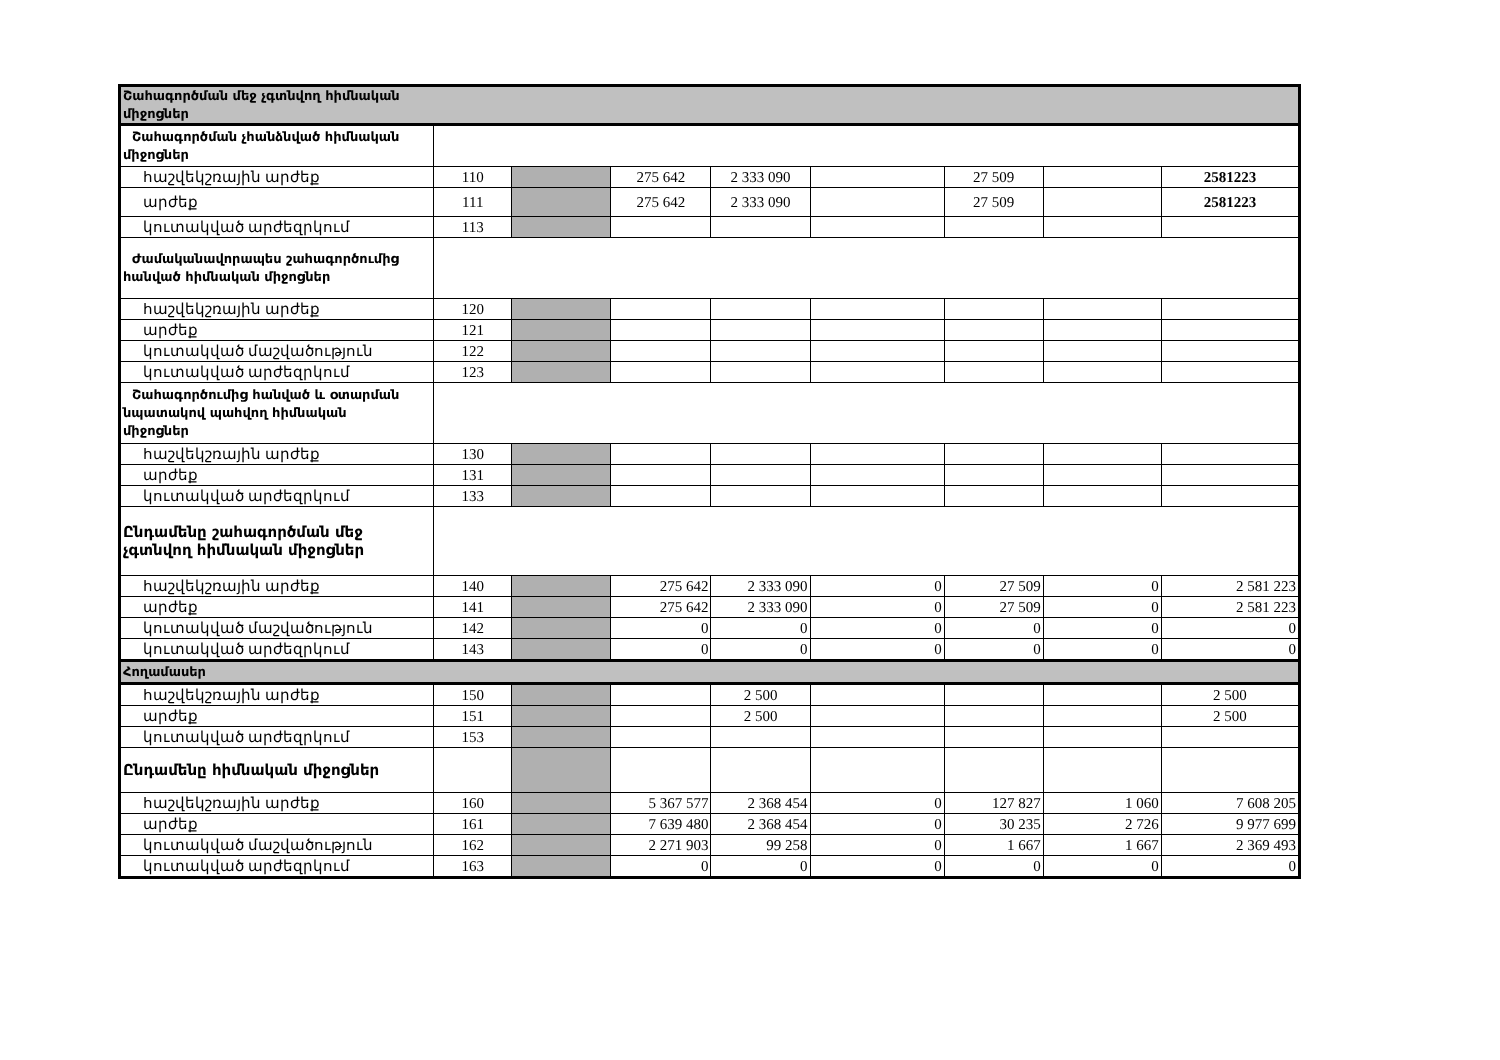| Շահագործման մեջ չգտնվող հիմնական միջոցներ | | | | | | | | |
| Շահագործման չհանձնված հիմնական միջոցներ | | | | | | | | |
| հաշվեկշռային արժեք | 110 | | 275 642 | 2 333 090 | | 27 509 | | 2581223 |
| արժեք | 111 | | 275 642 | 2 333 090 | | 27 509 | | 2581223 |
| կուտակված արժեզրկում | 113 | | | | | | | |
| Ժամականավորապես շահագործումից հանված հիմնական միջոցներ | | | | | | | | |
| հաշվեկշռային արժեք | 120 | | | | | | | |
| արժեք | 121 | | | | | | | |
| կուտակված մաշվածություն | 122 | | | | | | | |
| կուտակված արժեզրկում | 123 | | | | | | | |
| Շահագործումից հանված և օտարման նպատակով պահվող հիմնական միջոցներ | | | | | | | | |
| հաշվեկշռային արժեք | 130 | | | | | | | |
| արժեք | 131 | | | | | | | |
| կուտակված արժեզրկում | 133 | | | | | | | |
| Ընդամենը շահագործման մեջ չգտնվող հիմնական միջոցներ | | | | | | | | |
| հաշվեկշռային արժեք | 140 | | 275 642 | 2 333 090 | 0 | 27 509 | 0 | 2 581 223 |
| արժեք | 141 | | 275 642 | 2 333 090 | 0 | 27 509 | 0 | 2 581 223 |
| կուտակված մաշվածություն | 142 | | 0 | 0 | 0 | 0 | 0 | 0 |
| կուտակված արժեզրկում | 143 | | 0 | 0 | 0 | 0 | 0 | 0 |
| Հողամասեր | | | | | | | | |
| հաշվեկշռային արժեք | 150 | | | 2 500 | | | | 2 500 |
| արժեք | 151 | | | 2 500 | | | | 2 500 |
| կուտակված արժեզրկում | 153 | | | | | | | |
| Ընդամենը հիմնական միջոցներ | | | | | | | | |
| հաշվեկշռային արժեք | 160 | | 5 367 577 | 2 368 454 | 0 | 127 827 | 1 060 | 7 608 205 |
| արժեք | 161 | | 7 639 480 | 2 368 454 | 0 | 30 235 | 2 726 | 9 977 699 |
| կուտակված մաշվածություն | 162 | | 2 271 903 | 99 258 | 0 | 1 667 | 1 667 | 2 369 493 |
| կուտակված արժեզրկում | 163 | | 0 | 0 | 0 | 0 | 0 | 0 |